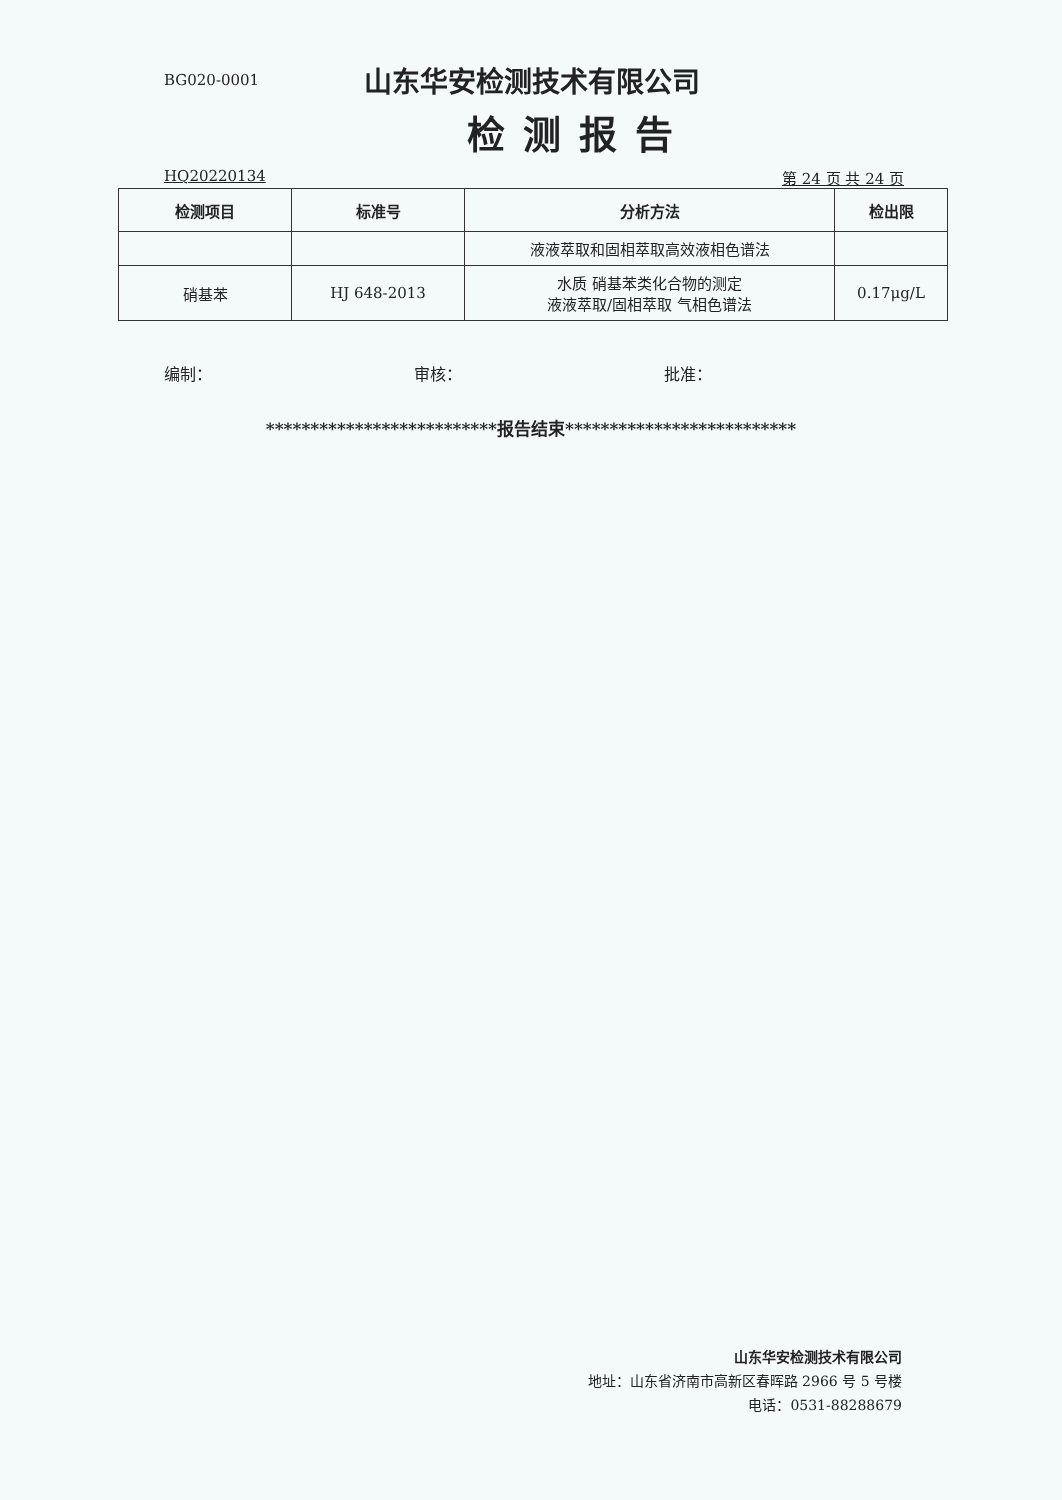BG020-0001
山东华安检测技术有限公司
检测报告
HQ20220134 第 24 页 共 24 页
| 检测项目 | 标准号 | 分析方法 | 检出限 |
| --- | --- | --- | --- |
| | | 液液萃取和固相萃取高效液相色谱法 | |
| 硝基苯 | HJ 648-2013 | 水质 硝基苯类化合物的测定 液液萃取/固相萃取 气相色谱法 | 0.17μg/L |
编制： 审核： 批准：
**************************报告结束**************************
山东华安检测技术有限公司
地址：山东省济南市高新区春晖路 2966 号 5 号楼
电话：0531-88288679